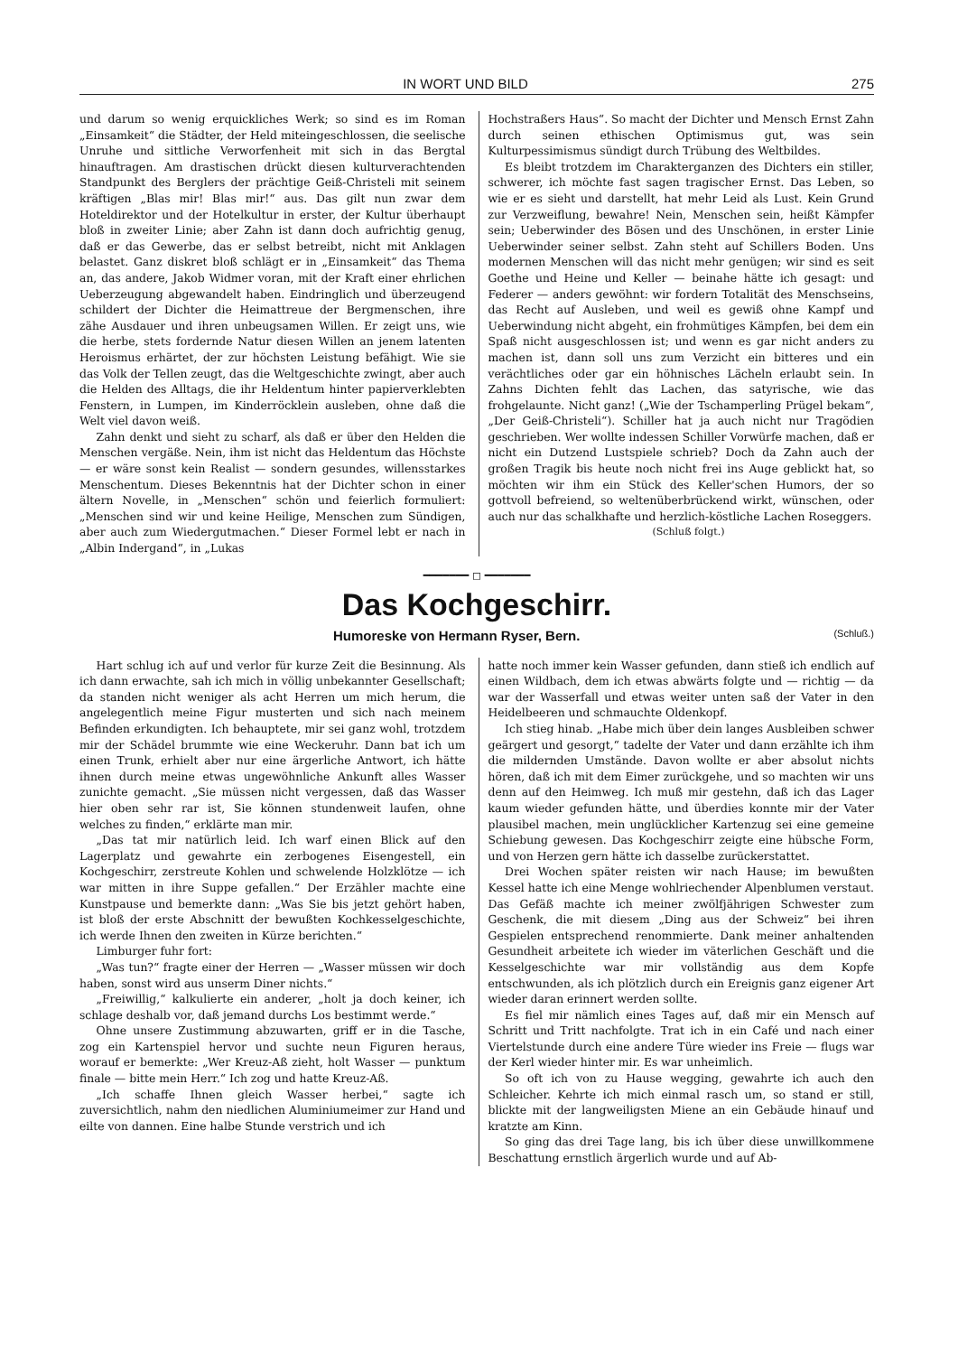IN WORT UND BILD 275
und darum so wenig erquickliches Werk; so sind es im Roman „Einsamkeit“ die Städter, der Held miteingeschlossen, die seelische Unruhe und sittliche Verworfenheit mit sich in das Bergtal hinauftragen. Am drastischen drückt diesen kulturverachtenden Standpunkt des Berglers der prächtige Geiß-Christeli mit seinem kräftigen „Blas mir! Blas mir!“ aus. Das gilt nun zwar dem Hoteldirektor und der Hotelkultur in erster, der Kultur überhaupt bloß in zweiter Linie; aber Zahn ist dann doch aufrichtig genug, daß er das Gewerbe, das er selbst betreibt, nicht mit Anklagen belastet. Ganz diskret bloß schlägt er in „Einsamkeit“ das Thema an, das andere, Jakob Widmer voran, mit der Kraft einer ehrlichen Ueberzeugung abgewandelt haben. Eindringlich und überzeugend schildert der Dichter die Heimattreue der Bergmenschen, ihre zähe Ausdauer und ihren unbeugsamen Willen. Er zeigt uns, wie die herbe, stets fordernde Natur diesen Willen an jenem latenten Heroismus erhärtet, der zur höchsten Leistung befähigt. Wie sie das Volk der Tellen zeugt, das die Weltgeschichte zwingt, aber auch die Helden des Alltags, die ihr Heldentum hinter papierverklebten Fenstern, in Lumpen, im Kinderröcklein ausleben, ohne daß die Welt viel davon weiß.
Zahn denkt und sieht zu scharf, als daß er über den Helden die Menschen vergäße. Nein, ihm ist nicht das Heldentum das Höchste — er wäre sonst kein Realist — sondern gesundes, willensstarkes Menschentum. Dieses Bekenntnis hat der Dichter schon in einer ältern Novelle, in „Menschen“ schön und feierlich formuliert: „Menschen sind wir und keine Heilige, Menschen zum Sündigen, aber auch zum Wiedergutmachen.“ Dieser Formel lebt er nach in „Albin Indergand“, in „Lukas
Hochstraßers Haus“. So macht der Dichter und Mensch Ernst Zahn durch seinen ethischen Optimismus gut, was sein Kulturpessimismus sündigt durch Trübung des Weltbildes.
Es bleibt trotzdem im Charakterganzen des Dichters ein stiller, schwerer, ich möchte fast sagen tragischer Ernst. Das Leben, so wie er es sieht und darstellt, hat mehr Leid als Lust. Kein Grund zur Verzweiflung, bewahre! Nein, Menschen sein, heißt Kämpfer sein; Ueberwinder des Bösen und des Unschönen, in erster Linie Ueberwinder seiner selbst. Zahn steht auf Schillers Boden. Uns modernen Menschen will das nicht mehr genügen; wir sind es seit Goethe und Heine und Keller — beinahe hätte ich gesagt: und Federer — anders gewöhnt: wir fordern Totalität des Menschseins, das Recht auf Ausleben, und weil es gewiß ohne Kampf und Ueberwindung nicht abgeht, ein frohmütiges Kämpfen, bei dem ein Spaß nicht ausgeschlossen ist; und wenn es gar nicht anders zu machen ist, dann soll uns zum Verzicht ein bitteres und ein verächtliches oder gar ein höhnisches Lächeln erlaubt sein. In Zahns Dichten fehlt das Lachen, das satyrische, wie das frohgelaunte. Nicht ganz! („Wie der Tschamperling Prügel bekam“, „Der Geiß-Christeli“). Schiller hat ja auch nicht nur Tragödien geschrieben. Wer wollte indessen Schiller Vorwürfe machen, daß er nicht ein Dutzend Lustspiele schrieb? Doch da Zahn auch der großen Tragik bis heute noch nicht frei ins Auge geblickt hat, so möchten wir ihm ein Stück des Keller'schen Humors, der so gottvoll befreiend, so weltenüberbrückend wirkt, wünschen, oder auch nur das schalkhafte und herzlich-köstliche Lachen Roseggers.
(Schluß folgt.)
━━━━━━━ ◻ ━━━━━━━
Das Kochgeschirr.
Humoreske von Hermann Ryser, Bern. (Schluß.)
Hart schlug ich auf und verlor für kurze Zeit die Besinnung. Als ich dann erwachte, sah ich mich in völlig unbekannter Gesellschaft; da standen nicht weniger als acht Herren um mich herum, die angelegentlich meine Figur musterten und sich nach meinem Befinden erkundigten. Ich behauptete, mir sei ganz wohl, trotzdem mir der Schädel brummte wie eine Weckeruhr. Dann bat ich um einen Trunk, erhielt aber nur eine ärgerliche Antwort, ich hätte ihnen durch meine etwas ungewöhnliche Ankunft alles Wasser zunichte gemacht. „Sie müssen nicht vergessen, daß das Wasser hier oben sehr rar ist, Sie können stundenweit laufen, ohne welches zu finden,“ erklärte man mir.
„Das tat mir natürlich leid. Ich warf einen Blick auf den Lagerplatz und gewahrte ein zerbogenes Eisengestell, ein Kochgeschirr, zerstreute Kohlen und schwelende Holzklötze — ich war mitten in ihre Suppe gefallen.“ Der Erzähler machte eine Kunstpause und bemerkte dann: „Was Sie bis jetzt gehört haben, ist bloß der erste Abschnitt der bewußten Kochkesselgeschichte, ich werde Ihnen den zweiten in Kürze berichten.“
Limburger fuhr fort:
„Was tun?“ fragte einer der Herren — „Wasser müssen wir doch haben, sonst wird aus unserm Diner nichts.“
„Freiwillig,“ kalkulierte ein anderer, „holt ja doch keiner, ich schlage deshalb vor, daß jemand durchs Los bestimmt werde.“
Ohne unsere Zustimmung abzuwarten, griff er in die Tasche, zog ein Kartenspiel hervor und suchte neun Figuren heraus, worauf er bemerkte: „Wer Kreuz-Aß zieht, holt Wasser — punktum finale — bitte mein Herr.“ Ich zog und hatte Kreuz-Aß.
„Ich schaffe Ihnen gleich Wasser herbei,“ sagte ich zuversichtlich, nahm den niedlichen Aluminiumeimer zur Hand und eilte von dannen. Eine halbe Stunde verstrich und ich
hatte noch immer kein Wasser gefunden, dann stieß ich endlich auf einen Wildbach, dem ich etwas abwärts folgte und — richtig — da war der Wasserfall und etwas weiter unten saß der Vater in den Heidelbeeren und schmauchte Oldenkopf.
Ich stieg hinab. „Habe mich über dein langes Ausbleiben schwer geärgert und gesorgt,“ tadelte der Vater und dann erzählte ich ihm die mildernden Umstände. Davon wollte er aber absolut nichts hören, daß ich mit dem Eimer zurückgehe, und so machten wir uns denn auf den Heimweg. Ich muß mir gestehn, daß ich das Lager kaum wieder gefunden hätte, und überdies konnte mir der Vater plausibel machen, mein unglücklicher Kartenzug sei eine gemeine Schiebung gewesen. Das Kochgeschirr zeigte eine hübsche Form, und von Herzen gern hätte ich dasselbe zurückerstattet.
Drei Wochen später reisten wir nach Hause; im bewußten Kessel hatte ich eine Menge wohlriechender Alpenblumen verstaut. Das Gefäß machte ich meiner zwölfjährigen Schwester zum Geschenk, die mit diesem „Ding aus der Schweiz“ bei ihren Gespielen entsprechend renommierte. Dank meiner anhaltenden Gesundheit arbeitete ich wieder im väterlichen Geschäft und die Kesselgeschichte war mir vollständig aus dem Kopfe entschwunden, als ich plötzlich durch ein Ereignis ganz eigener Art wieder daran erinnert werden sollte.
Es fiel mir nämlich eines Tages auf, daß mir ein Mensch auf Schritt und Tritt nachfolgte. Trat ich in ein Café und nach einer Viertelstunde durch eine andere Türe wieder ins Freie — flugs war der Kerl wieder hinter mir. Es war unheimlich.
So oft ich von zu Hause wegging, gewahrte ich auch den Schleicher. Kehrte ich mich einmal rasch um, so stand er still, blickte mit der langweiligsten Miene an ein Gebäude hinauf und kratzte am Kinn.
So ging das drei Tage lang, bis ich über diese unwillkommene Beschattung ernstlich ärgerlich wurde und auf Ab-